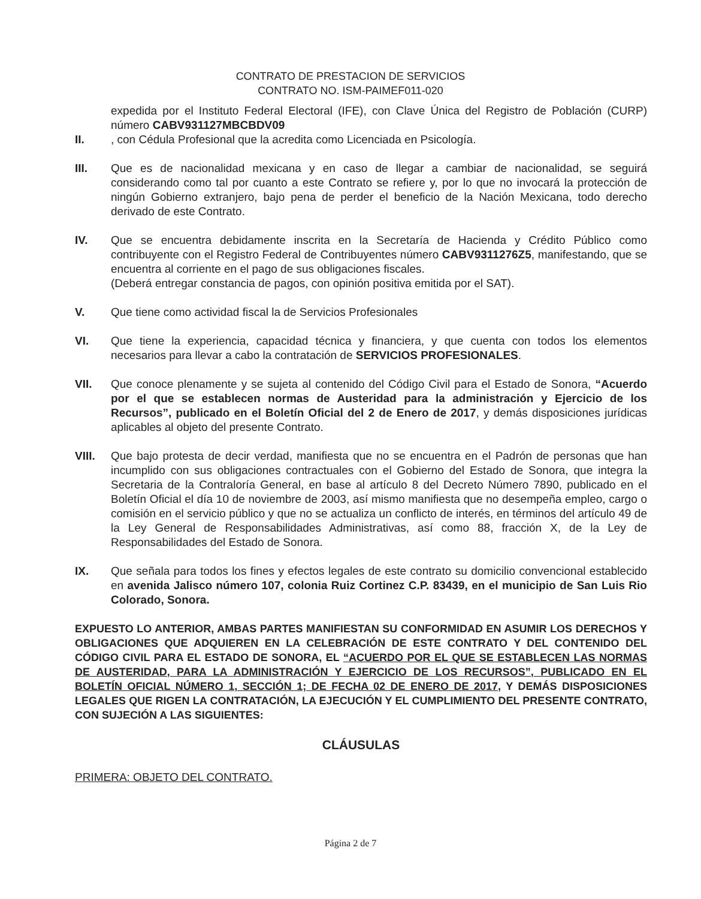CONTRATO DE PRESTACION DE SERVICIOS
CONTRATO NO. ISM-PAIMEF011-020
expedida por el Instituto Federal Electoral (IFE), con Clave Única del Registro de Población (CURP) número CABV931127MBCBDV09
II. , con Cédula Profesional que la acredita como Licenciada en Psicología.
III. Que es de nacionalidad mexicana y en caso de llegar a cambiar de nacionalidad, se seguirá considerando como tal por cuanto a este Contrato se refiere y, por lo que no invocará la protección de ningún Gobierno extranjero, bajo pena de perder el beneficio de la Nación Mexicana, todo derecho derivado de este Contrato.
IV. Que se encuentra debidamente inscrita en la Secretaría de Hacienda y Crédito Público como contribuyente con el Registro Federal de Contribuyentes número CABV9311276Z5, manifestando, que se encuentra al corriente en el pago de sus obligaciones fiscales.
(Deberá entregar constancia de pagos, con opinión positiva emitida por el SAT).
V. Que tiene como actividad fiscal la de Servicios Profesionales
VI. Que tiene la experiencia, capacidad técnica y financiera, y que cuenta con todos los elementos necesarios para llevar a cabo la contratación de SERVICIOS PROFESIONALES.
VII. Que conoce plenamente y se sujeta al contenido del Código Civil para el Estado de Sonora, “Acuerdo por el que se establecen normas de Austeridad para la administración y Ejercicio de los Recursos”, publicado en el Boletín Oficial del 2 de Enero de 2017, y demás disposiciones jurídicas aplicables al objeto del presente Contrato.
VIII. Que bajo protesta de decir verdad, manifiesta que no se encuentra en el Padrón de personas que han incumplido con sus obligaciones contractuales con el Gobierno del Estado de Sonora, que integra la Secretaria de la Contraloría General, en base al artículo 8 del Decreto Número 7890, publicado en el Boletín Oficial el día 10 de noviembre de 2003, así mismo manifiesta que no desempeña empleo, cargo o comisión en el servicio público y que no se actualiza un conflicto de interés, en términos del artículo 49 de la Ley General de Responsabilidades Administrativas, así como 88, fracción X, de la Ley de Responsabilidades del Estado de Sonora.
IX. Que señala para todos los fines y efectos legales de este contrato su domicilio convencional establecido en avenida Jalisco número 107, colonia Ruiz Cortinez C.P. 83439, en el municipio de San Luis Rio Colorado, Sonora.
EXPUESTO LO ANTERIOR, AMBAS PARTES MANIFIESTAN SU CONFORMIDAD EN ASUMIR LOS DERECHOS Y OBLIGACIONES QUE ADQUIEREN EN LA CELEBRACIÓN DE ESTE CONTRATO Y DEL CONTENIDO DEL CÓDIGO CIVIL PARA EL ESTADO DE SONORA, EL “ACUERDO POR EL QUE SE ESTABLECEN LAS NORMAS DE AUSTERIDAD, PARA LA ADMINISTRACIÓN Y EJERCICIO DE LOS RECURSOS”, PUBLICADO EN EL BOLETÍN OFICIAL NÚMERO 1, SECCIÓN 1; DE FECHA 02 DE ENERO DE 2017, Y DEMÁS DISPOSICIONES LEGALES QUE RIGEN LA CONTRATACIÓN, LA EJECUCIÓN Y EL CUMPLIMIENTO DEL PRESENTE CONTRATO, CON SUJECIÓN A LAS SIGUIENTES:
CLÁUSULAS
PRIMERA: OBJETO DEL CONTRATO.
Página 2 de 7